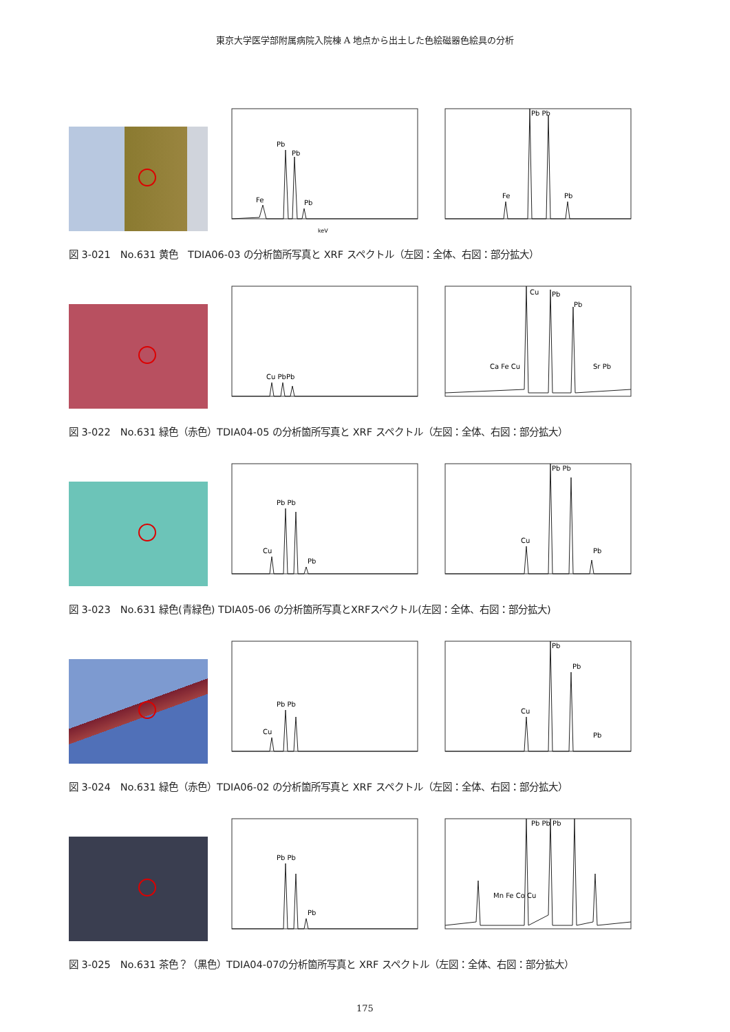東京大学医学部附属病院入院棟 A 地点から出土した色絵磁器色絵具の分析
Pb
Pb
Fe
Pb
keV
Pb Pb
Fe
Pb
図 3-021　No.631 黄色　TDIA06-03 の分析箇所写真と XRF スペクトル（左図：全体、右図：部分拡大）
Cu PbPb
Cu
Pb
Pb
Ca Fe Cu
Sr Pb
図 3-022　No.631 緑色（赤色）TDIA04-05 の分析箇所写真と XRF スペクトル（左図：全体、右図：部分拡大）
Pb Pb
Cu
Pb
Pb Pb
Cu
Pb
図 3-023　No.631 緑色(青緑色) TDIA05-06 の分析箇所写真とXRFスペクトル(左図：全体、右図：部分拡大)
Pb Pb
Cu
Pb
Pb
Cu
Pb
図 3-024　No.631 緑色（赤色）TDIA06-02 の分析箇所写真と XRF スペクトル（左図：全体、右図：部分拡大）
Pb Pb
Pb
Pb Pb Pb
Mn Fe Co Cu
図 3-025　No.631 茶色？（黒色）TDIA04-07の分析箇所写真と XRF スペクトル（左図：全体、右図：部分拡大）
175